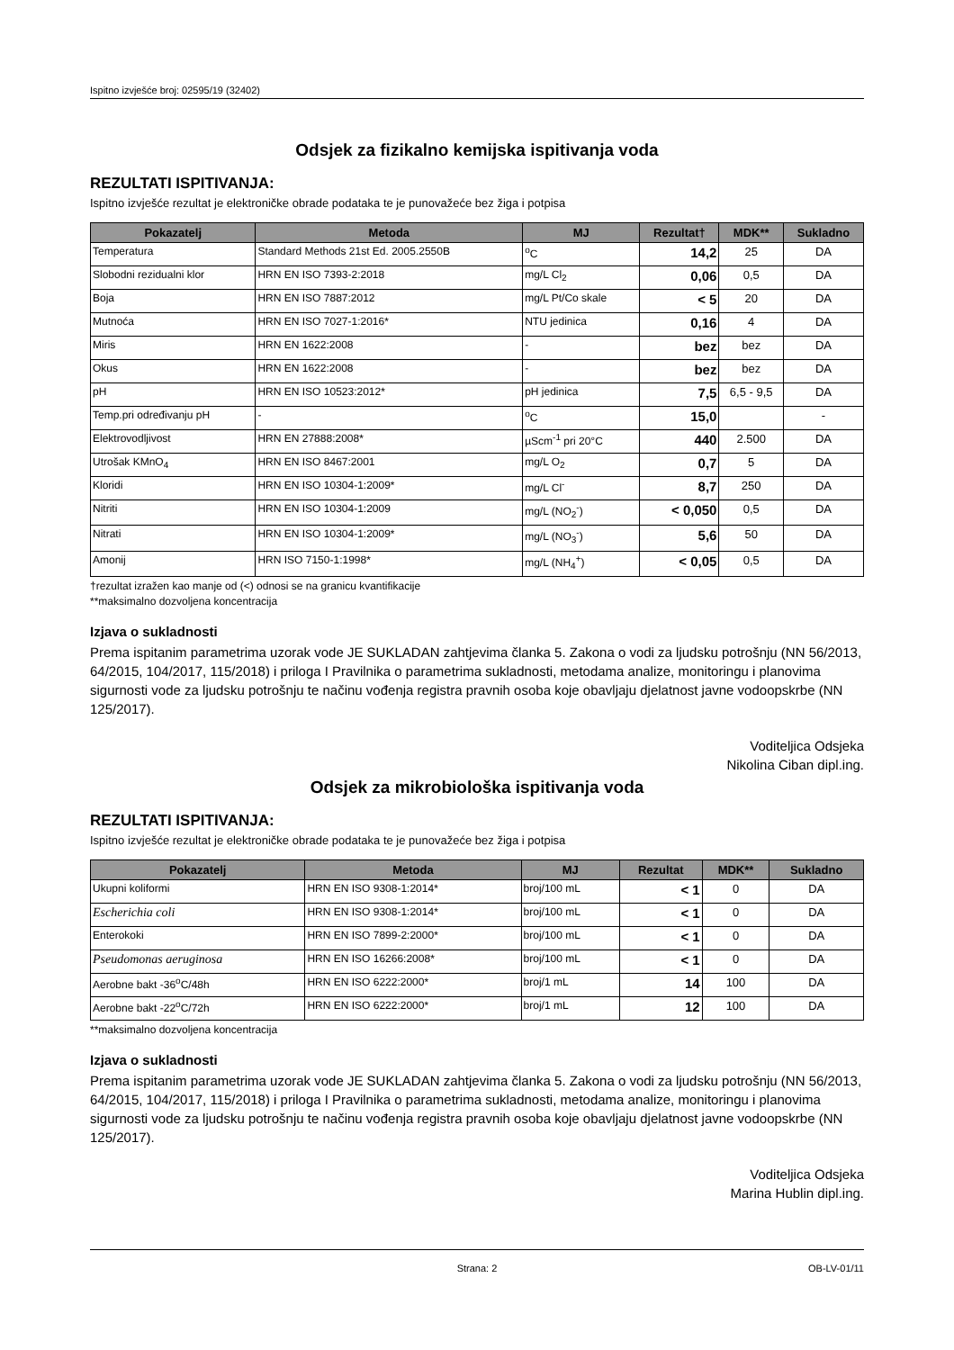Ispitno izvješće broj: 02595/19 (32402)
Odsjek za fizikalno kemijska ispitivanja voda
REZULTATI ISPITIVANJA:
Ispitno izvješće rezultat je elektroničke obrade podataka te je punovažeće bez žiga i potpisa
| Pokazatelj | Metoda | MJ | Rezultat† | MDK** | Sukladno |
| --- | --- | --- | --- | --- | --- |
| Temperatura | Standard Methods 21st Ed. 2005.2550B | <sup>o</sup> C | 14,2 | 25 | DA |
| Slobodni rezidualni klor | HRN EN ISO 7393-2:2018 | mg/L Cl<sub>2</sub> | 0,06 | 0,5 | DA |
| Boja | HRN EN ISO 7887:2012 | mg/L Pt/Co skale | < 5 | 20 | DA |
| Mutnoća | HRN EN ISO 7027-1:2016* | NTU jedinica | 0,16 | 4 | DA |
| Miris | HRN EN 1622:2008 | - | bez | bez | DA |
| Okus | HRN EN 1622:2008 | - | bez | bez | DA |
| pH | HRN EN ISO 10523:2012* | pH jedinica | 7,5 | 6,5 - 9,5 | DA |
| Temp.pri određivanju pH | - | <sup>o</sup> C | 15,0 | | - |
| Elektrovodljivost | HRN EN 27888:2008* | µScm<sup>-1</sup> pri 20°C | 440 | 2.500 | DA |
| Utrošak KMnO<sub>4</sub> | HRN EN ISO 8467:2001 | mg/L O<sub>2</sub> | 0,7 | 5 | DA |
| Kloridi | HRN EN ISO 10304-1:2009* | mg/L Cl<sup>-</sup> | 8,7 | 250 | DA |
| Nitriti | HRN EN ISO 10304-1:2009 | mg/L (NO<sub>2</sub><sup>-</sup>) | < 0,050 | 0,5 | DA |
| Nitrati | HRN EN ISO 10304-1:2009* | mg/L (NO<sub>3</sub><sup>-</sup>) | 5,6 | 50 | DA |
| Amonij | HRN ISO 7150-1:1998* | mg/L (NH<sub>4</sub><sup>+</sup>) | < 0,05 | 0,5 | DA |
†rezultat izražen kao manje od (<) odnosi se na granicu kvantifikacije
**maksimalno dozvoljena koncentracija
Izjava o sukladnosti
Prema ispitanim parametrima uzorak vode JE SUKLADAN zahtjevima članka 5. Zakona o vodi za ljudsku potrošnju (NN 56/2013, 64/2015, 104/2017, 115/2018) i priloga I Pravilnika o parametrima sukladnosti, metodama analize, monitoringu i planovima sigurnosti vode za ljudsku potrošnju te načinu vođenja registra pravnih osoba koje obavljaju djelatnost javne vodoopskrbe (NN 125/2017).
Voditeljica Odsjeka
Nikolina Ciban dipl.ing.
Odsjek za mikrobiološka ispitivanja voda
REZULTATI ISPITIVANJA:
Ispitno izvješće rezultat je elektroničke obrade podataka te je punovažeće bez žiga i potpisa
| Pokazatelj | Metoda | MJ | Rezultat | MDK** | Sukladno |
| --- | --- | --- | --- | --- | --- |
| Ukupni koliformi | HRN EN ISO 9308-1:2014* | broj/100 mL | < 1 | 0 | DA |
| Escherichia coli | HRN EN ISO 9308-1:2014* | broj/100 mL | < 1 | 0 | DA |
| Enterokoki | HRN EN ISO 7899-2:2000* | broj/100 mL | < 1 | 0 | DA |
| Pseudomonas aeruginosa | HRN EN ISO 16266:2008* | broj/100 mL | < 1 | 0 | DA |
| Aerobne bakt -36<sup>o</sup>C/48h | HRN EN ISO 6222:2000* | broj/1 mL | 14 | 100 | DA |
| Aerobne bakt -22<sup>o</sup>C/72h | HRN EN ISO 6222:2000* | broj/1 mL | 12 | 100 | DA |
**maksimalno dozvoljena koncentracija
Izjava o sukladnosti
Prema ispitanim parametrima uzorak vode JE SUKLADAN zahtjevima članka 5. Zakona o vodi za ljudsku potrošnju (NN 56/2013, 64/2015, 104/2017, 115/2018) i priloga I Pravilnika o parametrima sukladnosti, metodama analize, monitoringu i planovima sigurnosti vode za ljudsku potrošnju te načinu vođenja registra pravnih osoba koje obavljaju djelatnost javne vodoopskrbe (NN 125/2017).
Voditeljica Odsjeka
Marina Hublin dipl.ing.
Strana: 2 OB-LV-01/11